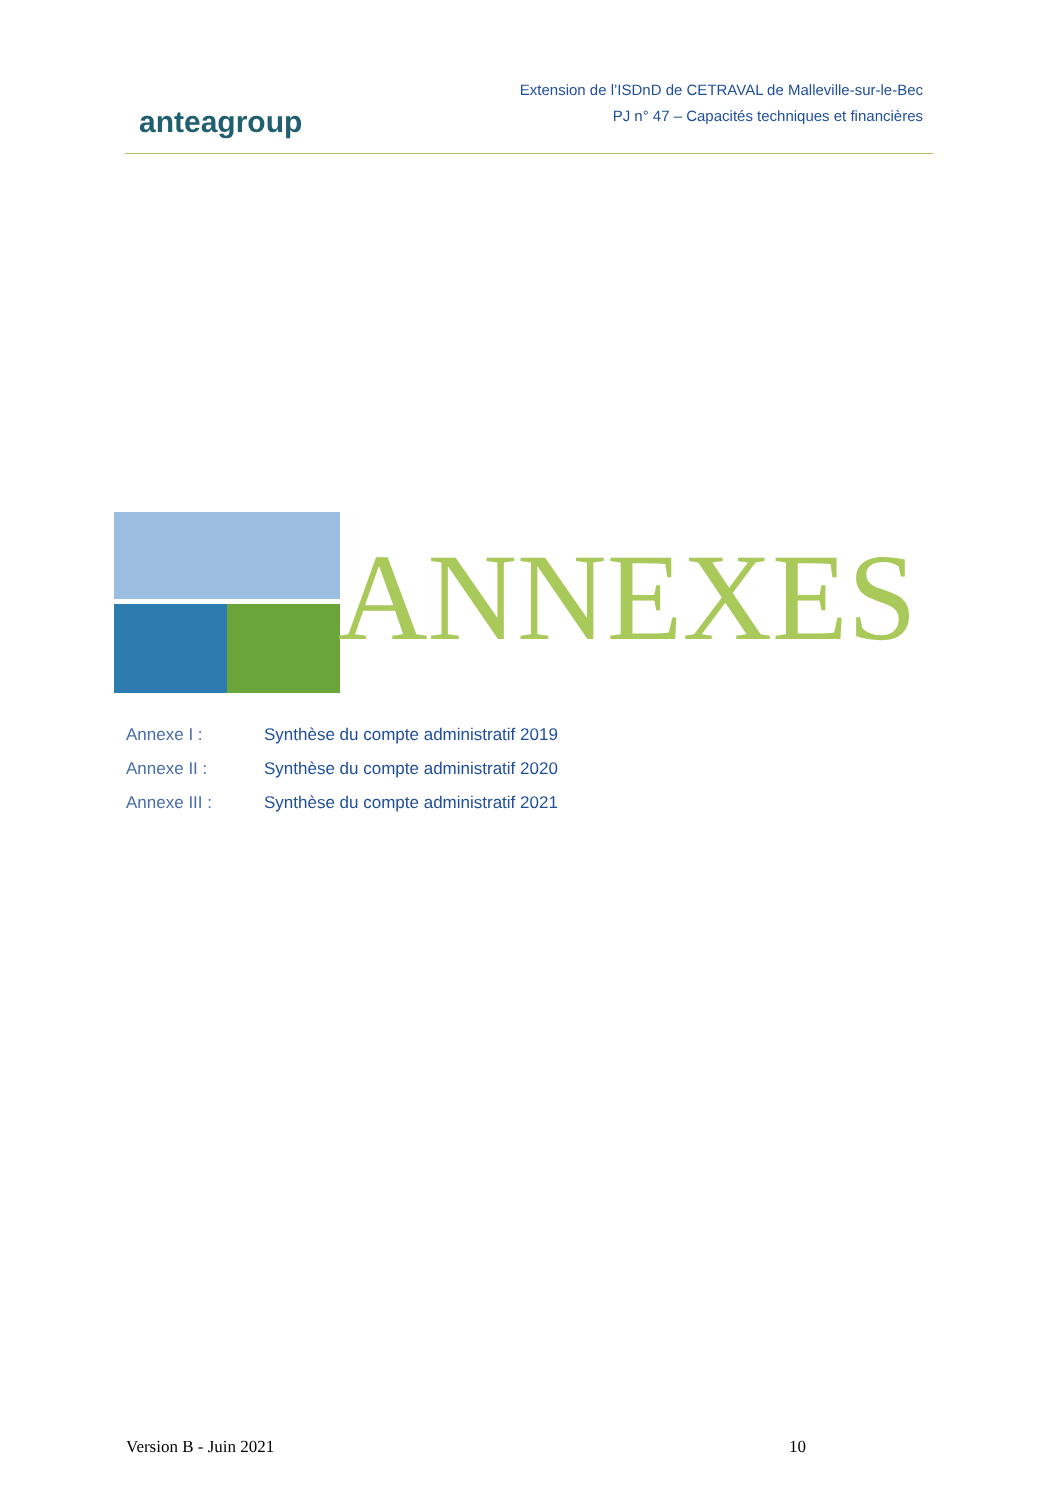anteagroup
Extension de l’ISDnD de CETRAVAL de Malleville-sur-le-Bec
PJ n° 47 – Capacités techniques et financières
ANNEXES
Annexe I : Synthèse du compte administratif 2019
Annexe II : Synthèse du compte administratif 2020
Annexe III : Synthèse du compte administratif 2021
Version B - Juin 2021 10